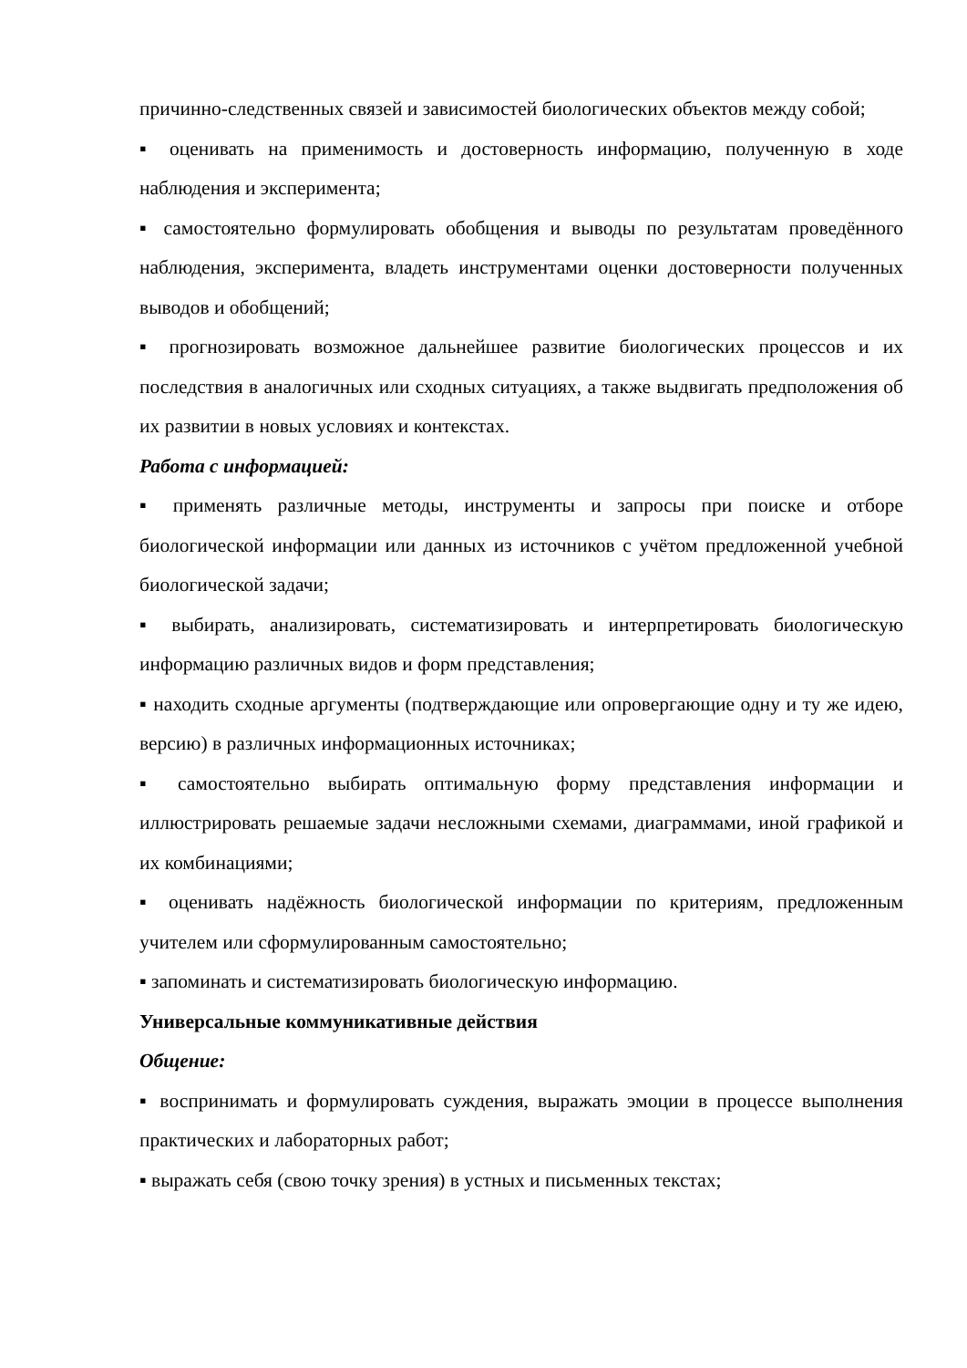причинно-следственных связей и зависимостей биологических объектов между собой;
▪ оценивать на применимость и достоверность информацию, полученную в ходе наблюдения и эксперимента;
▪ самостоятельно формулировать обобщения и выводы по результатам проведённого наблюдения, эксперимента, владеть инструментами оценки достоверности полученных выводов и обобщений;
▪ прогнозировать возможное дальнейшее развитие биологических процессов и их последствия в аналогичных или сходных ситуациях, а также выдвигать предположения об их развитии в новых условиях и контекстах.
Работа с информацией:
▪ применять различные методы, инструменты и запросы при поиске и отборе биологической информации или данных из источников с учётом предложенной учебной биологической задачи;
▪ выбирать, анализировать, систематизировать и интерпретировать биологическую информацию различных видов и форм представления;
▪ находить сходные аргументы (подтверждающие или опровергающие одну и ту же идею, версию) в различных информационных источниках;
▪ самостоятельно выбирать оптимальную форму представления информации и иллюстрировать решаемые задачи несложными схемами, диаграммами, иной графикой и их комбинациями;
▪ оценивать надёжность биологической информации по критериям, предложенным учителем или сформулированным самостоятельно;
▪ запоминать и систематизировать биологическую информацию.
Универсальные коммуникативные действия
Общение:
▪ воспринимать и формулировать суждения, выражать эмоции в процессе выполнения практических и лабораторных работ;
▪ выражать себя (свою точку зрения) в устных и письменных текстах;